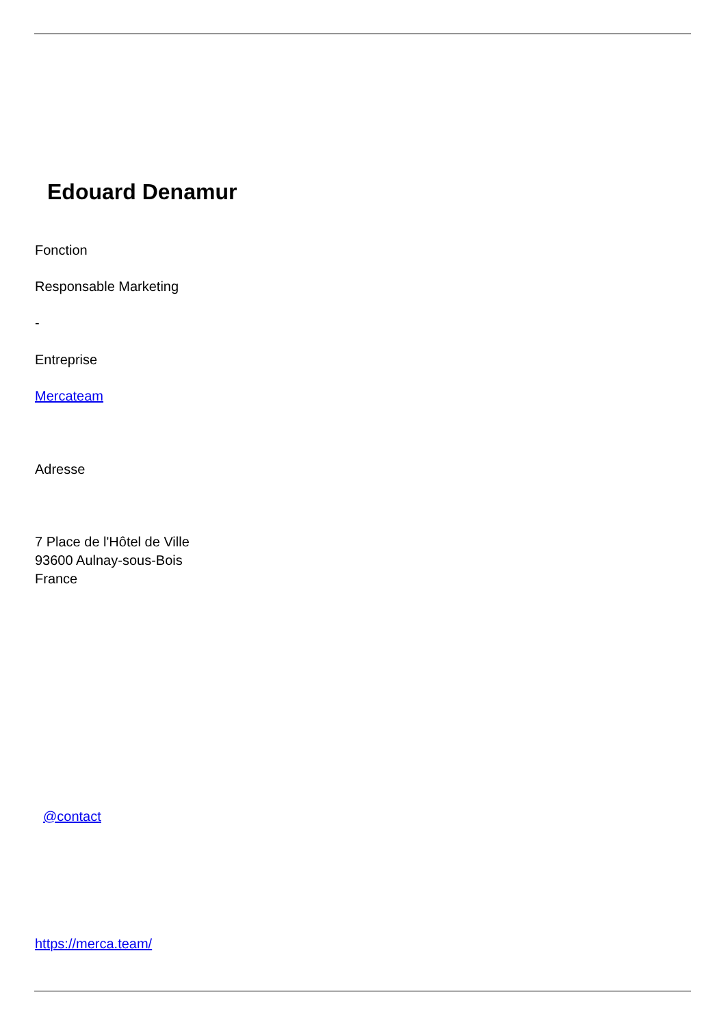Edouard Denamur
Fonction
Responsable Marketing
-
Entreprise
Mercateam
Adresse
7 Place de l'Hôtel de Ville
93600 Aulnay-sous-Bois
France
@contact
https://merca.team/